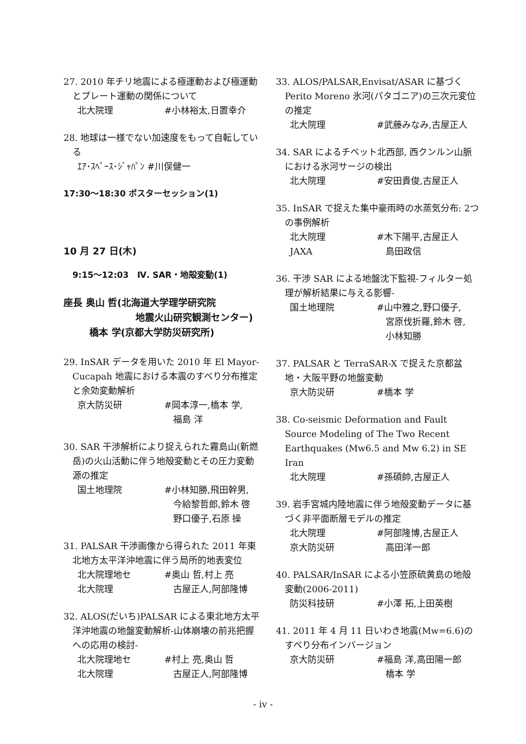27. 2010 年チリ地震による極運動および極運動とプレート運動の関係について
北大院理 #小林裕太,日置幸介
28. 地球は一様でない加速度をもって自転している
ｴｱ･ｽﾍﾟｰｽ･ｼﾞｬﾊﾟﾝ #川俣健一
17:30～18:30 ポスターセッション(1)
10 月 27 日(木)
9:15～12:03　Ⅳ. SAR・地殻変動(1)
座長 奥山 哲(北海道大学理学研究院
地震火山研究観測センター)
橋本 学(京都大学防災研究所)
29. InSAR データを用いた 2010 年 El Mayor-Cucapah 地震における本震のすべり分布推定と余効変動解析
京大防災研 #岡本淳一,橋本 学,
　福島 洋
30. SAR 干渉解析により捉えられた霧島山(新燃岳)の火山活動に伴う地殻変動とその圧力変動源の推定
国土地理院 #小林知勝,飛田幹男,
　今給黎哲郎,鈴木 啓
　野口優子,石原 操
31. PALSAR 干渉画像から得られた 2011 年東北地方太平洋沖地震に伴う局所的地表変位
北大院理地セ #奥山 哲,村上 亮
北大院理　古屋正人,阿部隆博
32. ALOS(だいち)PALSAR による東北地方太平洋沖地震の地盤変動解析-山体崩壊の前兆把握への応用の検討-
北大院理地セ #村上 亮,奥山 哲
北大院理　古屋正人,阿部隆博
33. ALOS/PALSAR,Envisat/ASAR に基づく Perito Moreno 氷河(パタゴニア)の三次元変位の推定
北大院理 #武藤みなみ,古屋正人
34. SAR によるチベット北西部, 西クンルン山脈における氷河サージの検出
北大院理 #安田貴俊,古屋正人
35. InSAR で捉えた集中豪雨時の水蒸気分布: 2つの事例解析
北大院理 #木下陽平,古屋正人
JAXA　島田政信
36. 干渉 SAR による地盤沈下監視-フィルター処理が解析結果に与える影響-
国土地理院 #山中雅之,野口優子,
　宮原伐折羅,鈴木 啓,
　小林知勝
37. PALSAR と TerraSAR-X で捉えた京都盆地・大阪平野の地盤変動
京大防災研 #橋本 学
38. Co-seismic Deformation and Fault Source Modeling of The Two Recent Earthquakes (Mw6.5 and Mw 6.2) in SE Iran
北大院理 #孫碩帥,古屋正人
39. 岩手宮城内陸地震に伴う地殻変動データに基づく非平面断層モデルの推定
北大院理 #阿部隆博,古屋正人
京大防災研　高田洋一郎
40. PALSAR/InSAR による小笠原硫黄島の地殻変動(2006-2011)
防災科技研 #小澤 拓,上田英樹
41. 2011 年 4 月 11 日いわき地震(Mw=6.6)のすべり分布インバージョン
京大防災研 #福島 洋,高田陽一郎
　橋本 学
- iv -